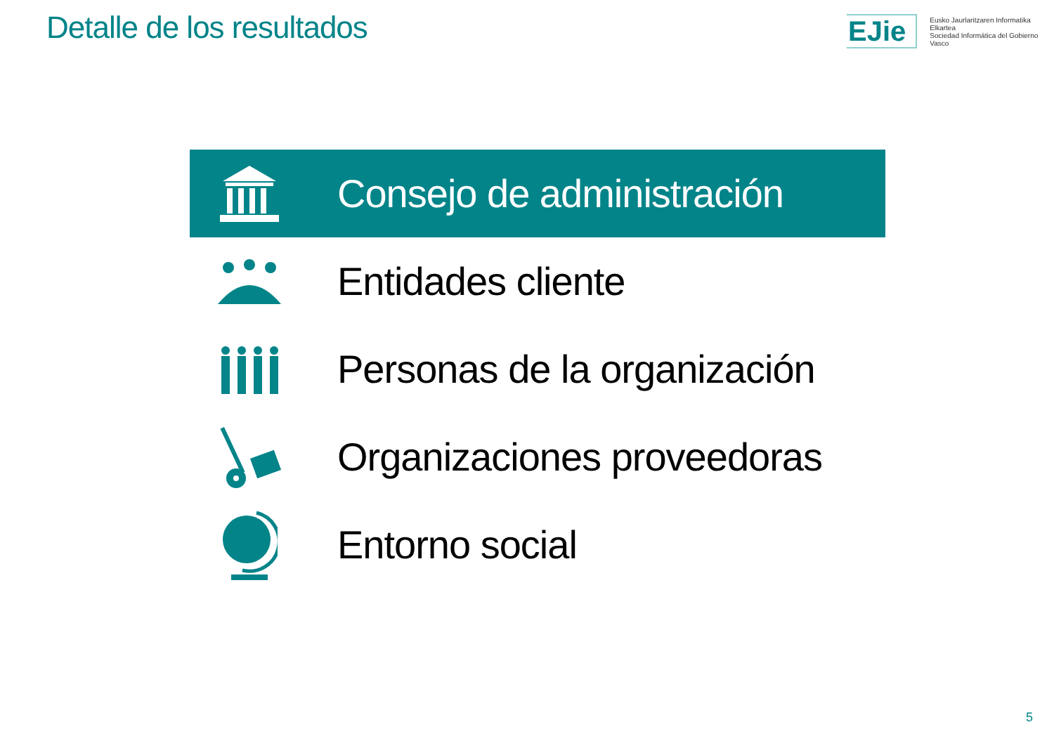Detalle de los resultados
EJie
Eusko Jaurlaritzaren Informatika Elkartea
Sociedad Informática del Gobierno Vasco
Consejo de administración
Entidades cliente
Personas de la organización
Organizaciones proveedoras
Entorno social
5